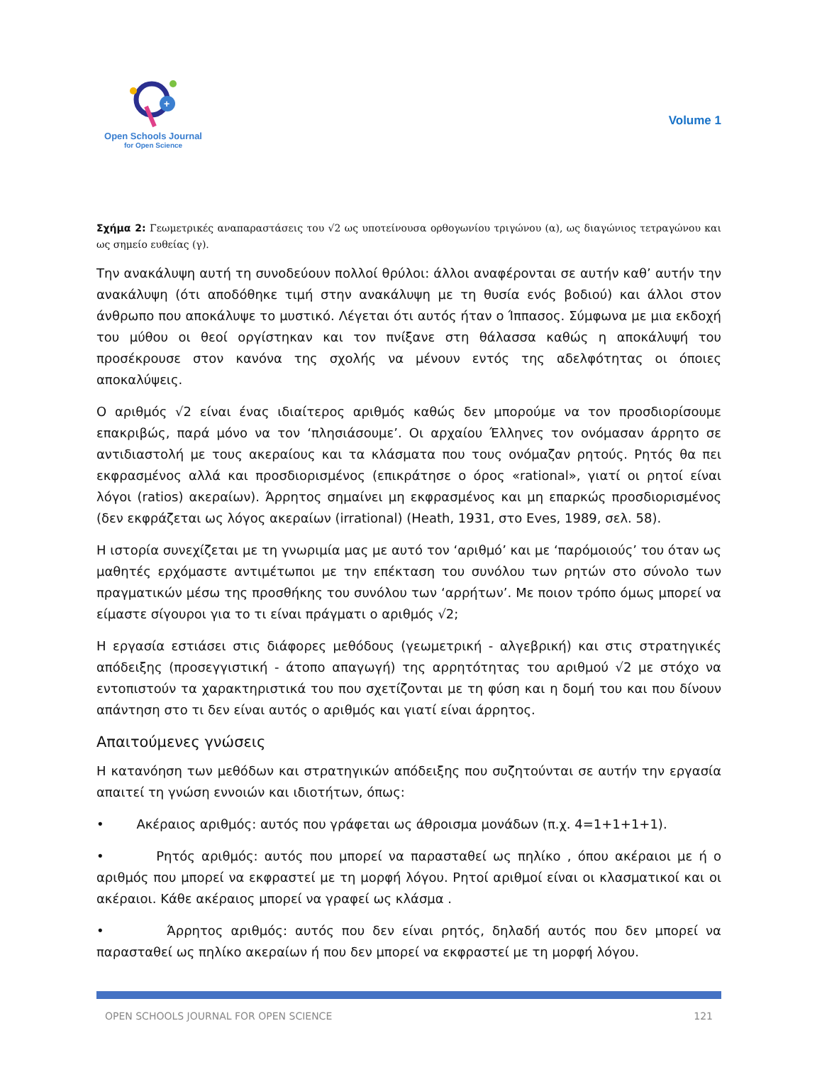+
Open Schools Journal
for Open Science
Volume 1
Σχήμα 2: Γεωμετρικές αναπαραστάσεις του √2 ως υποτείνουσα ορθογωνίου τριγώνου (α), ως διαγώνιος τετραγώνου και ως σημείο ευθείας (γ).
Την ανακάλυψη αυτή τη συνοδεύουν πολλοί θρύλοι: άλλοι αναφέρονται σε αυτήν καθ’ αυτήν την ανακάλυψη (ότι αποδόθηκε τιμή στην ανακάλυψη με τη θυσία ενός βοδιού) και άλλοι στον άνθρωπο που αποκάλυψε το μυστικό. Λέγεται ότι αυτός ήταν ο Ίππασος. Σύμφωνα με μια εκδοχή του μύθου οι θεοί οργίστηκαν και τον πνίξανε στη θάλασσα καθώς η αποκάλυψή του προσέκρουσε στον κανόνα της σχολής να μένουν εντός της αδελφότητας οι όποιες αποκαλύψεις.
Ο αριθμός √2 είναι ένας ιδιαίτερος αριθμός καθώς δεν μπορούμε να τον προσδιορίσουμε επακριβώς, παρά μόνο να τον ‘πλησιάσουμε’. Οι αρχαίου Έλληνες τον ονόμασαν άρρητο σε αντιδιαστολή με τους ακεραίους και τα κλάσματα που τους ονόμαζαν ρητούς. Ρητός θα πει εκφρασμένος αλλά και προσδιορισμένος (επικράτησε ο όρος «rational», γιατί οι ρητοί είναι λόγοι (ratios) ακεραίων). Άρρητος σημαίνει μη εκφρασμένος και μη επαρκώς προσδιορισμένος (δεν εκφράζεται ως λόγος ακεραίων (irrational) (Heath, 1931, στο Eves, 1989, σελ. 58).
Η ιστορία συνεχίζεται με τη γνωριμία μας με αυτό τον ‘αριθμό’ και με ‘παρόμοιούς’ του όταν ως μαθητές ερχόμαστε αντιμέτωποι με την επέκταση του συνόλου των ρητών στο σύνολο των πραγματικών μέσω της προσθήκης του συνόλου των ‘αρρήτων’. Με ποιον τρόπο όμως μπορεί να είμαστε σίγουροι για το τι είναι πράγματι ο αριθμός √2;
Η εργασία εστιάσει στις διάφορες μεθόδους (γεωμετρική - αλγεβρική) και στις στρατηγικές απόδειξης (προσεγγιστική - άτοπο απαγωγή) της αρρητότητας του αριθμού √2 με στόχο να εντοπιστούν τα χαρακτηριστικά του που σχετίζονται με τη φύση και η δομή του και που δίνουν απάντηση στο τι δεν είναι αυτός ο αριθμός και γιατί είναι άρρητος.
Απαιτούμενες γνώσεις
Η κατανόηση των μεθόδων και στρατηγικών απόδειξης που συζητούνται σε αυτήν την εργασία απαιτεί τη γνώση εννοιών και ιδιοτήτων, όπως:
• Ακέραιος αριθμός: αυτός που γράφεται ως άθροισμα μονάδων (π.χ. 4=1+1+1+1).
• Ρητός αριθμός: αυτός που μπορεί να παρασταθεί ως πηλίκο , όπου ακέραιοι με ή ο αριθμός που μπορεί να εκφραστεί με τη μορφή λόγου. Ρητοί αριθμοί είναι οι κλασματικοί και οι ακέραιοι. Κάθε ακέραιος μπορεί να γραφεί ως κλάσμα .
• Άρρητος αριθμός: αυτός που δεν είναι ρητός, δηλαδή αυτός που δεν μπορεί να παρασταθεί ως πηλίκο ακεραίων ή που δεν μπορεί να εκφραστεί με τη μορφή λόγου.
OPEN SCHOOLS JOURNAL FOR OPEN SCIENCE 121